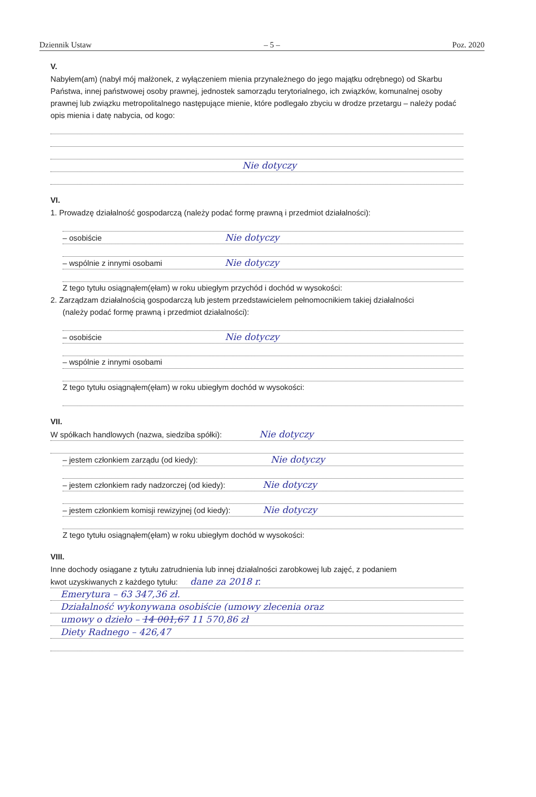Dziennik Ustaw – 5 – Poz. 2020
V.
Nabyłem(am) (nabył mój małżonek, z wyłączeniem mienia przynależnego do jego majątku odrębnego) od Skarbu Państwa, innej państwowej osoby prawnej, jednostek samorządu terytorialnego, ich związków, komunalnej osoby prawnej lub związku metropolitalnego następujące mienie, które podlegało zbyciu w drodze przetargu – należy podać opis mienia i datę nabycia, od kogo:
Nie dotyczy
VI.
1. Prowadzę działalność gospodarczą (należy podać formę prawną i przedmiot działalności):
– osobiście Nie dotyczy
– wspólnie z innymi osobami Nie dotyczy
Z tego tytułu osiągnąłem(ęłam) w roku ubiegłym przychód i dochód w wysokości:
2. Zarządzam działalnością gospodarczą lub jestem przedstawicielem pełnomocnikiem takiej działalności
(należy podać formę prawną i przedmiot działalności):
– osobiście Nie dotyczy
– wspólnie z innymi osobami
Z tego tytułu osiągnąłem(ęłam) w roku ubiegłym dochód w wysokości:
VII.
W spółkach handlowych (nazwa, siedziba spółki): Nie dotyczy
– jestem członkiem zarządu (od kiedy): Nie dotyczy
– jestem członkiem rady nadzorczej (od kiedy): Nie dotyczy
– jestem członkiem komisji rewizyjnej (od kiedy): Nie dotyczy
Z tego tytułu osiągnąłem(ęłam) w roku ubiegłym dochód w wysokości:
VIII.
Inne dochody osiągane z tytułu zatrudnienia lub innej działalności zarobkowej lub zajęć, z podaniem
kwot uzyskiwanych z każdego tytułu: dane za 2018 r.
Emerytura – 63 347,36 zł.
Działalność wykonywana osobiście (umowy zlecenia oraz
umowy o dzieło – 14 001,67 11 570,86 zł
Diety Radnego – 426,47